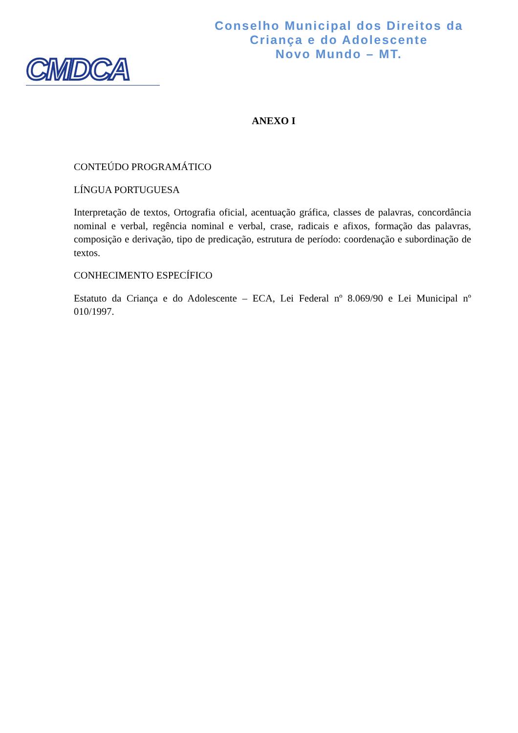CMDCA
Conselho Municipal dos Direitos da
Criança e do Adolescente
Novo Mundo – MT.
ANEXO I
CONTEÚDO PROGRAMÁTICO
LÍNGUA PORTUGUESA
Interpretação de textos, Ortografia oficial, acentuação gráfica, classes de palavras, concordância nominal e verbal, regência nominal e verbal, crase, radicais e afixos, formação das palavras, composição e derivação, tipo de predicação, estrutura de período: coordenação e subordinação de textos.
CONHECIMENTO ESPECÍFICO
Estatuto da Criança e do Adolescente – ECA, Lei Federal nº 8.069/90 e Lei Municipal nº 010/1997.